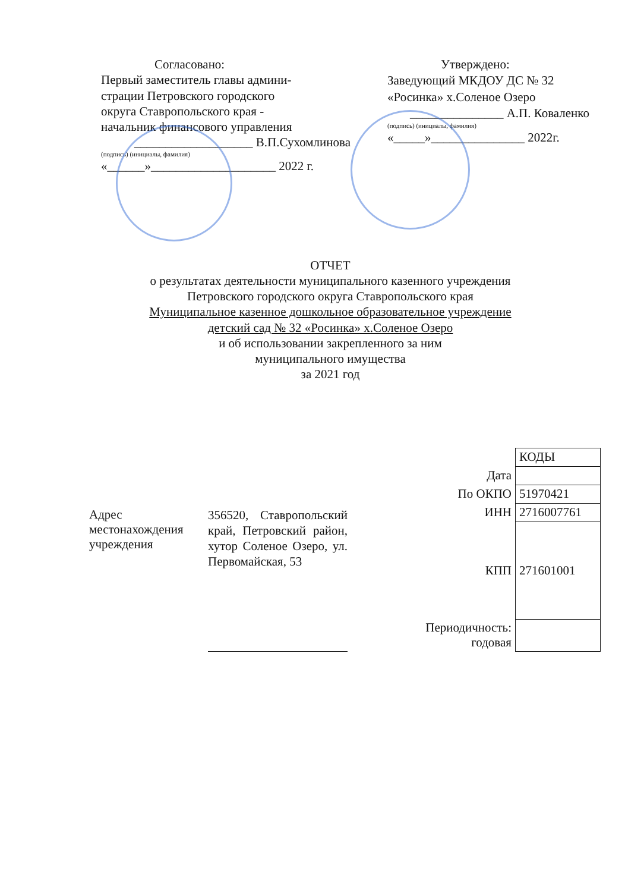Согласовано:
Первый заместитель главы админи-
страции Петровского городского
округа Ставропольского края -
начальник финансового управления
___________________ В.П.Сухомлинова
(подпись) (инициалы, фамилия)
«______»____________________ 2022 г.
Утверждено:
Заведующий МКДОУ ДС № 32
«Росинка» х.Соленое Озеро
_______________ А.П. Коваленко
(подпись) (инициалы, фамилия)
«_____»_______________ 2022г.
ОТЧЕТ
о результатах деятельности муниципального казенного учреждения
Петровского городского округа Ставропольского края
Муниципальное казенное дошкольное образовательное учреждение
детский сад № 32 «Росинка» х.Соленое Озеро
и об использовании закрепленного за ним
муниципального имущества
за 2021 год
Адрес местонахождения учреждения
356520, Ставропольский край, Петровский район, хутор Соленое Озеро, ул. Первомайская, 53
| | КОДЫ |
| Дата | |
| По ОКПО | 51970421 |
| ИНН | 2716007761 |
| КПП | 271601001 |
| Периодичность: годовая | |